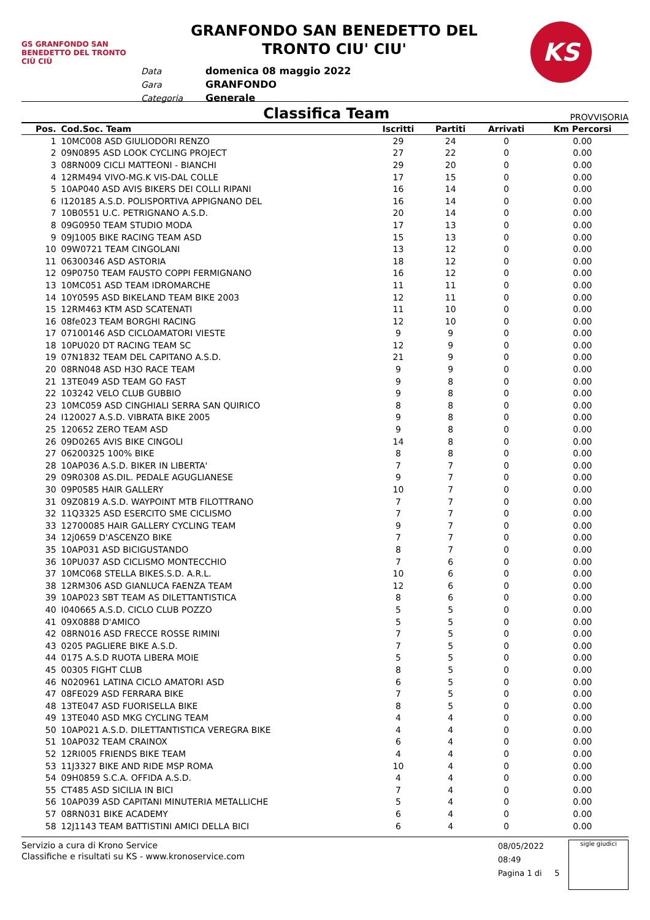GS GRANFONDO SAN BENEDETTO DEL TRONTO CIÙ CIÙ
GRANFONDO SAN BENEDETTO DEL
TRONTO CIU' CIU'
Data domenica 08 maggio 2022
Gara GRANFONDO
Categoria Generale
KS
Classifica Team
PROVVISORIA
| Pos. | Cod.Soc. Team | Iscritti | Partiti | Arrivati | Km Percorsi |
| --- | --- | --- | --- | --- | --- |
| 1 | 10MC008 ASD GIULIODORI RENZO | 29 | 24 | 0 | 0.00 |
| 2 | 09N0895 ASD LOOK CYCLING PROJECT | 27 | 22 | 0 | 0.00 |
| 3 | 08RN009 CICLI MATTEONI - BIANCHI | 29 | 20 | 0 | 0.00 |
| 4 | 12RM494 VIVO-MG.K VIS-DAL COLLE | 17 | 15 | 0 | 0.00 |
| 5 | 10AP040 ASD AVIS BIKERS DEI COLLI RIPANI | 16 | 14 | 0 | 0.00 |
| 6 | I120185 A.S.D. POLISPORTIVA APPIGNANO DEL | 16 | 14 | 0 | 0.00 |
| 7 | 10B0551 U.C. PETRIGNANO A.S.D. | 20 | 14 | 0 | 0.00 |
| 8 | 09G0950 TEAM STUDIO MODA | 17 | 13 | 0 | 0.00 |
| 9 | 09J1005 BIKE RACING TEAM ASD | 15 | 13 | 0 | 0.00 |
| 10 | 09W0721 TEAM CINGOLANI | 13 | 12 | 0 | 0.00 |
| 11 | 06300346 ASD ASTORIA | 18 | 12 | 0 | 0.00 |
| 12 | 09P0750 TEAM FAUSTO COPPI FERMIGNANO | 16 | 12 | 0 | 0.00 |
| 13 | 10MC051 ASD TEAM IDROMARCHE | 11 | 11 | 0 | 0.00 |
| 14 | 10Y0595 ASD BIKELAND TEAM BIKE 2003 | 12 | 11 | 0 | 0.00 |
| 15 | 12RM463 KTM ASD SCATENATI | 11 | 10 | 0 | 0.00 |
| 16 | 08fe023 TEAM BORGHI RACING | 12 | 10 | 0 | 0.00 |
| 17 | 07100146 ASD CICLOAMATORI VIESTE | 9 | 9 | 0 | 0.00 |
| 18 | 10PU020 DT RACING TEAM SC | 12 | 9 | 0 | 0.00 |
| 19 | 07N1832 TEAM DEL CAPITANO A.S.D. | 21 | 9 | 0 | 0.00 |
| 20 | 08RN048 ASD H3O RACE TEAM | 9 | 9 | 0 | 0.00 |
| 21 | 13TE049 ASD TEAM GO FAST | 9 | 8 | 0 | 0.00 |
| 22 | 103242 VELO CLUB GUBBIO | 9 | 8 | 0 | 0.00 |
| 23 | 10MC059 ASD CINGHIALI SERRA SAN QUIRICO | 8 | 8 | 0 | 0.00 |
| 24 | I120027 A.S.D. VIBRATA BIKE 2005 | 9 | 8 | 0 | 0.00 |
| 25 | 120652 ZERO TEAM ASD | 9 | 8 | 0 | 0.00 |
| 26 | 09D0265 AVIS BIKE CINGOLI | 14 | 8 | 0 | 0.00 |
| 27 | 06200325 100% BIKE | 8 | 8 | 0 | 0.00 |
| 28 | 10AP036 A.S.D. BIKER IN LIBERTA' | 7 | 7 | 0 | 0.00 |
| 29 | 09R0308 AS.DIL. PEDALE AGUGLIANESE | 9 | 7 | 0 | 0.00 |
| 30 | 09P0585 HAIR GALLERY | 10 | 7 | 0 | 0.00 |
| 31 | 09Z0819 A.S.D. WAYPOINT MTB FILOTTRANO | 7 | 7 | 0 | 0.00 |
| 32 | 11Q3325 ASD ESERCITO SME CICLISMO | 7 | 7 | 0 | 0.00 |
| 33 | 12700085 HAIR GALLERY CYCLING TEAM | 9 | 7 | 0 | 0.00 |
| 34 | 12j0659 D'ASCENZO BIKE | 7 | 7 | 0 | 0.00 |
| 35 | 10AP031 ASD BICIGUSTANDO | 8 | 7 | 0 | 0.00 |
| 36 | 10PU037 ASD CICLISMO MONTECCHIO | 7 | 6 | 0 | 0.00 |
| 37 | 10MC068 STELLA BIKES.S.D. A.R.L. | 10 | 6 | 0 | 0.00 |
| 38 | 12RM306 ASD GIANLUCA FAENZA TEAM | 12 | 6 | 0 | 0.00 |
| 39 | 10AP023 SBT TEAM AS DILETTANTISTICA | 8 | 6 | 0 | 0.00 |
| 40 | I040665 A.S.D. CICLO CLUB POZZO | 5 | 5 | 0 | 0.00 |
| 41 | 09X0888 D'AMICO | 5 | 5 | 0 | 0.00 |
| 42 | 08RN016 ASD FRECCE ROSSE RIMINI | 7 | 5 | 0 | 0.00 |
| 43 | 0205 PAGLIERE BIKE A.S.D. | 7 | 5 | 0 | 0.00 |
| 44 | 0175 A.S.D RUOTA LIBERA MOIE | 5 | 5 | 0 | 0.00 |
| 45 | 00305 FIGHT CLUB | 8 | 5 | 0 | 0.00 |
| 46 | N020961 LATINA CICLO AMATORI ASD | 6 | 5 | 0 | 0.00 |
| 47 | 08FE029 ASD FERRARA BIKE | 7 | 5 | 0 | 0.00 |
| 48 | 13TE047 ASD FUORISELLA BIKE | 8 | 5 | 0 | 0.00 |
| 49 | 13TE040 ASD MKG CYCLING TEAM | 4 | 4 | 0 | 0.00 |
| 50 | 10AP021 A.S.D. DILETTANTISTICA VEREGRA BIKE | 4 | 4 | 0 | 0.00 |
| 51 | 10AP032 TEAM CRAINOX | 6 | 4 | 0 | 0.00 |
| 52 | 12RI005 FRIENDS BIKE TEAM | 4 | 4 | 0 | 0.00 |
| 53 | 11J3327 BIKE AND RIDE MSP ROMA | 10 | 4 | 0 | 0.00 |
| 54 | 09H0859 S.C.A. OFFIDA A.S.D. | 4 | 4 | 0 | 0.00 |
| 55 | CT485 ASD SICILIA IN BICI | 7 | 4 | 0 | 0.00 |
| 56 | 10AP039 ASD CAPITANI MINUTERIA METALLICHE | 5 | 4 | 0 | 0.00 |
| 57 | 08RN031 BIKE ACADEMY | 6 | 4 | 0 | 0.00 |
| 58 | 12J1143 TEAM BATTISTINI AMICI DELLA BICI | 6 | 4 | 0 | 0.00 |
Servizio a cura di Krono Service
Classifiche e risultati su KS - www.kronoservice.com
08/05/2022 08:49
Pagina 1 di 5
sigle giudici